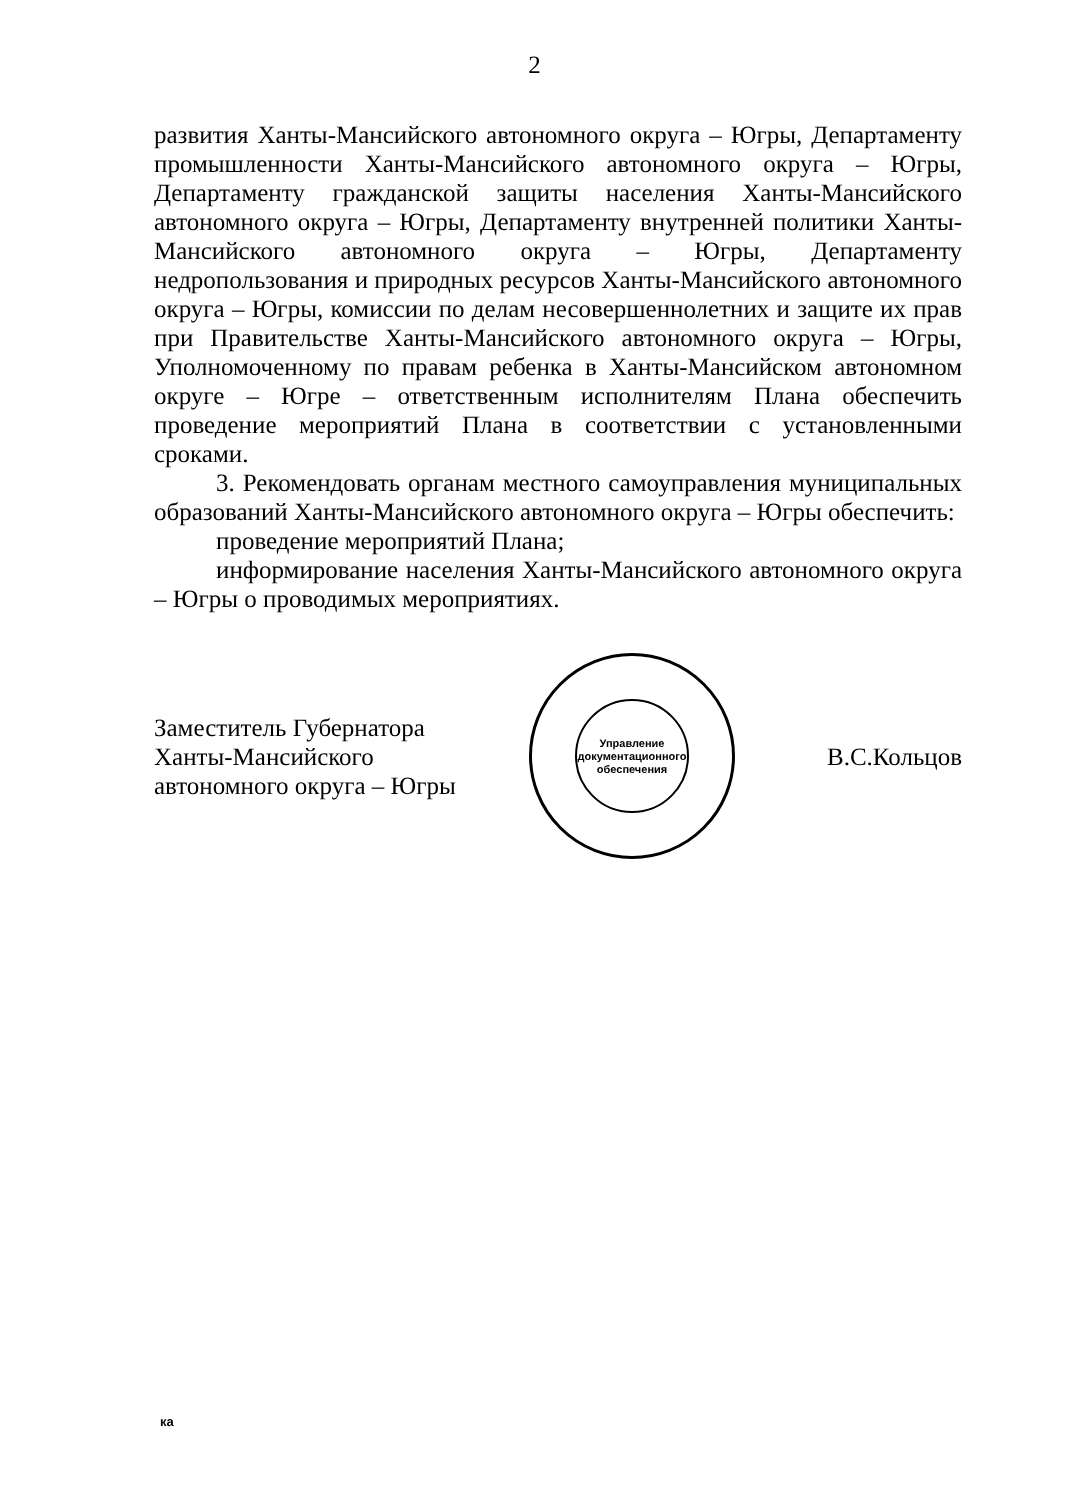2
развития Ханты-Мансийского автономного округа – Югры, Департаменту промышленности Ханты-Мансийского автономного округа – Югры, Департаменту гражданской защиты населения Ханты-Мансийского автономного округа – Югры, Департаменту внутренней политики Ханты-Мансийского автономного округа – Югры, Департаменту недропользования и природных ресурсов Ханты-Мансийского автономного округа – Югры, комиссии по делам несовершеннолетних и защите их прав при Правительстве Ханты-Мансийского автономного округа – Югры, Уполномоченному по правам ребенка в Ханты-Мансийском автономном округе – Югре – ответственным исполнителям Плана обеспечить проведение мероприятий Плана в соответствии с установленными сроками.
3. Рекомендовать органам местного самоуправления муниципальных образований Ханты-Мансийского автономного округа – Югры обеспечить:
проведение мероприятий Плана;
информирование населения Ханты-Мансийского автономного округа – Югры о проводимых мероприятиях.
Заместитель Губернатора
Ханты-Мансийского
автономного округа – Югры
Управление документационного обеспечения
В.С.Кольцов
ка